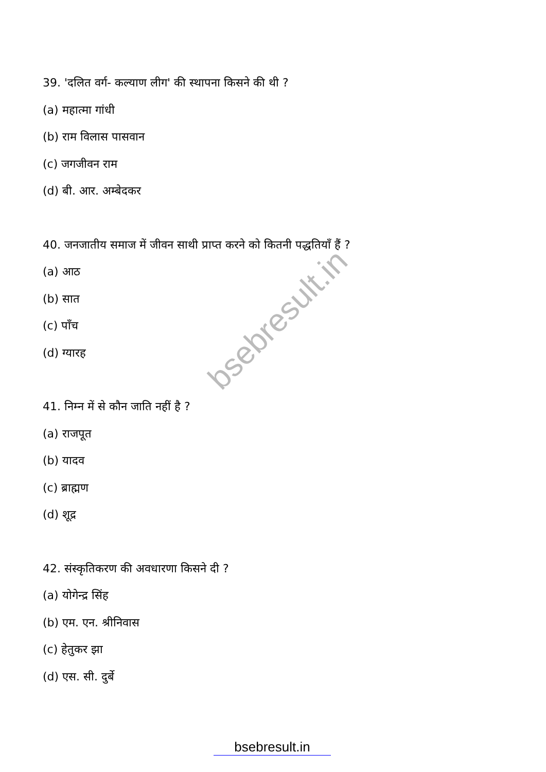bsebresult.in
39. 'दलित वर्ग- कल्याण लीग' की स्थापना किसने की थी ?
(a) महात्मा गांधी
(b) राम विलास पासवान
(c) जगजीवन राम
(d) बी. आर. अम्बेदकर
40. जनजातीय समाज में जीवन साथी प्राप्त करने को कितनी पद्धतियाँ हैं ?
(a) आठ
(b) सात
(c) पाँच
(d) ग्यारह
41. निम्न में से कौन जाति नहीं है ?
(a) राजपूत
(b) यादव
(c) ब्राह्मण
(d) शूद्र
42. संस्कृतिकरण की अवधारणा किसने दी ?
(a) योगेन्द्र सिंह
(b) एम. एन. श्रीनिवास
(c) हेतुकर झा
(d) एस. सी. दुर्बे
bsebresult.in